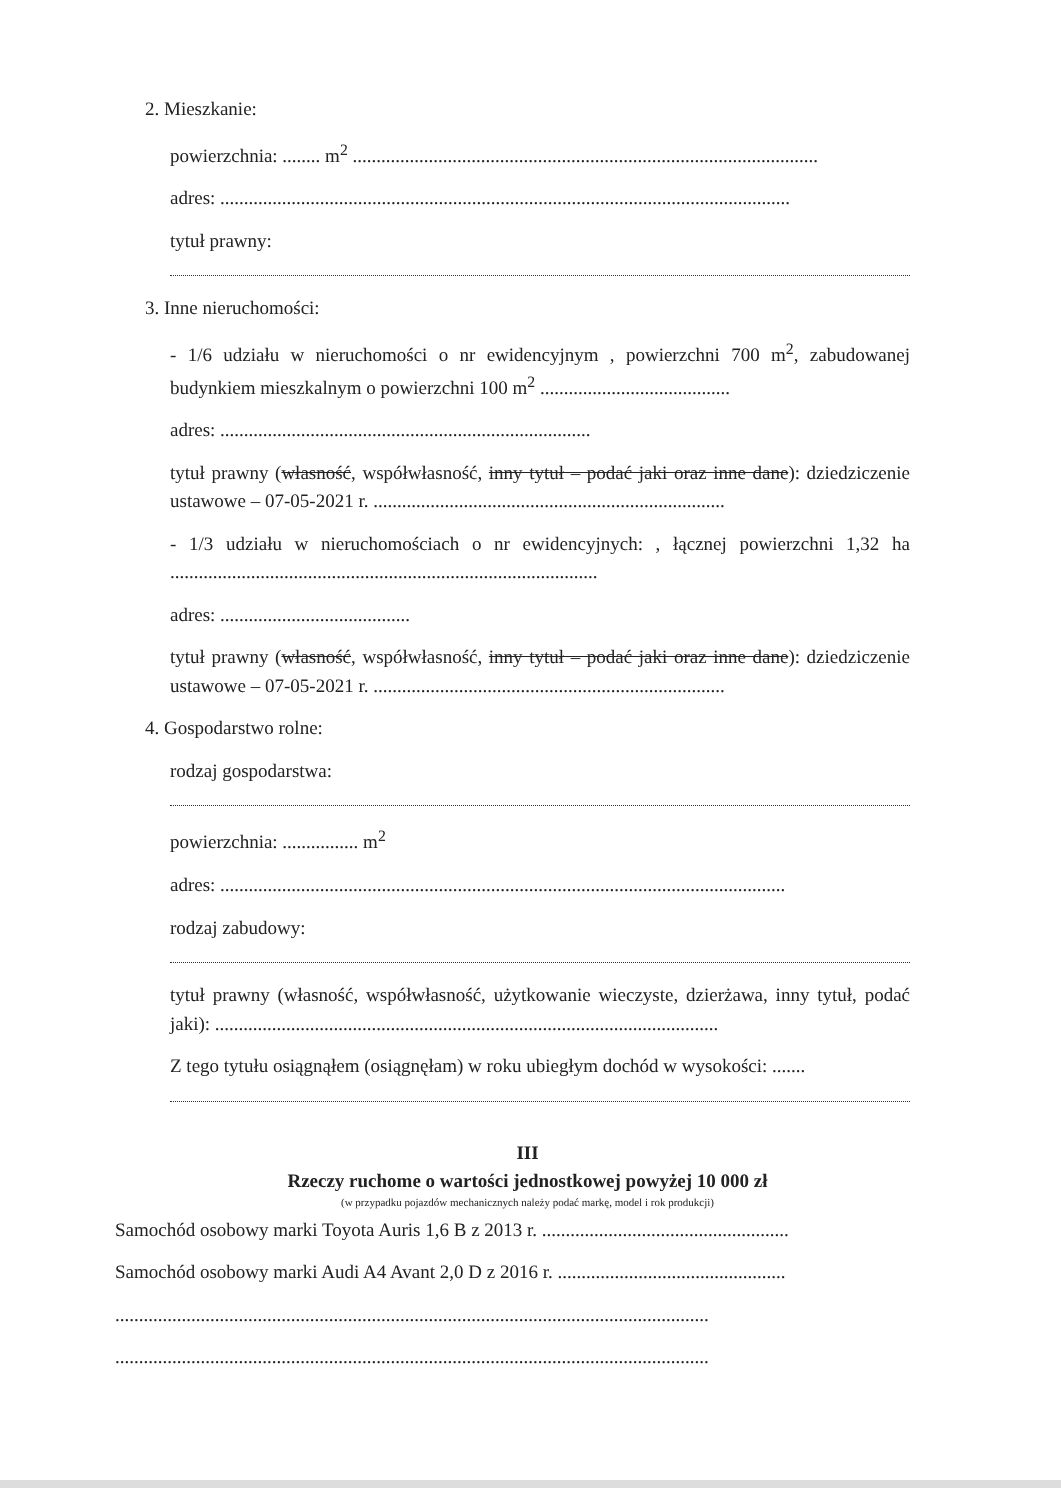2. Mieszkanie:
powierzchnia: ........ m<sup>2</sup> ..................................................................................................
adres: ........................................................................................................................
tytuł prawny:
3. Inne nieruchomości:
- 1/6 udziału w nieruchomości o nr ewidencyjnym , powierzchni 700 m<sup>2</sup>, zabudowanej budynkiem mieszkalnym o powierzchni 100 m<sup>2</sup> ........................................
adres: ..............................................................................
tytuł prawny (własność, współwłasność, inny tytuł – podać jaki oraz inne dane): dziedziczenie ustawowe – 07-05-2021 r. ..........................................................................
- 1/3 udziału w nieruchomościach o nr ewidencyjnych: , łącznej powierzchni 1,32 ha ..........................................................................................
adres: ........................................
tytuł prawny (własność, współwłasność, inny tytuł – podać jaki oraz inne dane): dziedziczenie ustawowe – 07-05-2021 r. ..........................................................................
4. Gospodarstwo rolne:
rodzaj gospodarstwa:
powierzchnia: ................ m<sup>2</sup>
adres: .......................................................................................................................
rodzaj zabudowy:
tytuł prawny (własność, współwłasność, użytkowanie wieczyste, dzierżawa, inny tytuł, podać jaki): ..........................................................................................................
Z tego tytułu osiągnąłem (osiągnęłam) w roku ubiegłym dochód w wysokości: .......
III
Rzeczy ruchome o wartości jednostkowej powyżej 10 000 zł
(w przypadku pojazdów mechanicznych należy podać markę, model i rok produkcji)
Samochód osobowy marki Toyota Auris 1,6 B z 2013 r. ....................................................
Samochód osobowy marki Audi A4 Avant 2,0 D z 2016 r. ................................................
.............................................................................................................................
.............................................................................................................................